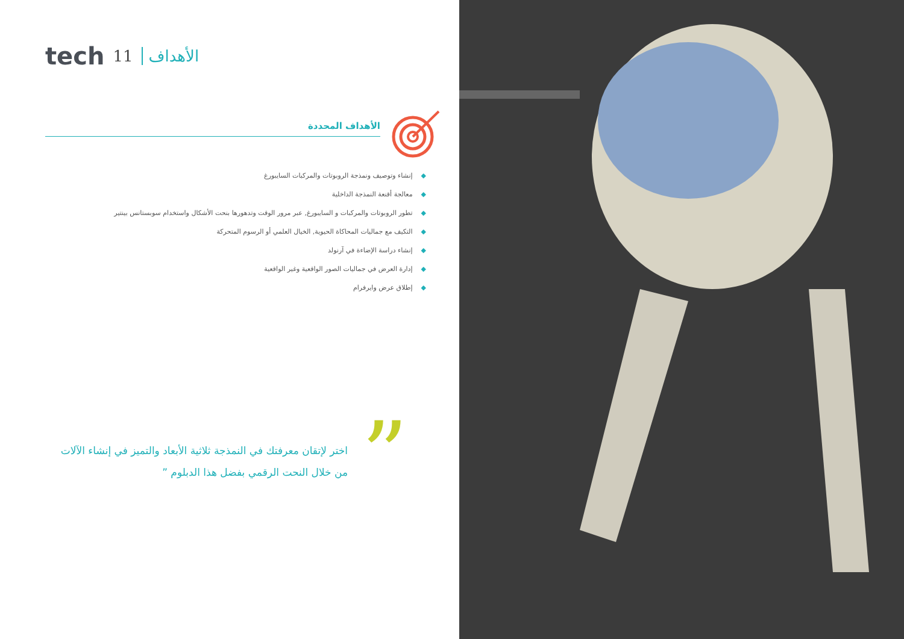tech 11 الأهداف
الأهداف المحددة
◆إنشاء وتوصيف ونمذجة الروبوتات والمركبات السايبورغ
◆معالجة أقنعة النمذجة الداخلية
◆تطور الروبوتات والمركبات و السايبورغ, عبر مرور الوقت وتدهورها بنحت الأشكال واستخدام سوبستانس بينتير
◆التكيف مع جماليات المحاكاة الحيوية, الخيال العلمي أو الرسوم المتحركة
◆إنشاء دراسة الإضاءة في آرنولد
◆إدارة العرض في جماليات الصور الواقعية وغير الواقعية
◆إطلاق عرض وايرفرام
”
اختر لإتقان معرفتك في النمذجة ثلاثية الأبعاد والتميز في إنشاء الآلات من خلال النحت الرقمي بفضل هذا الدبلوم ”